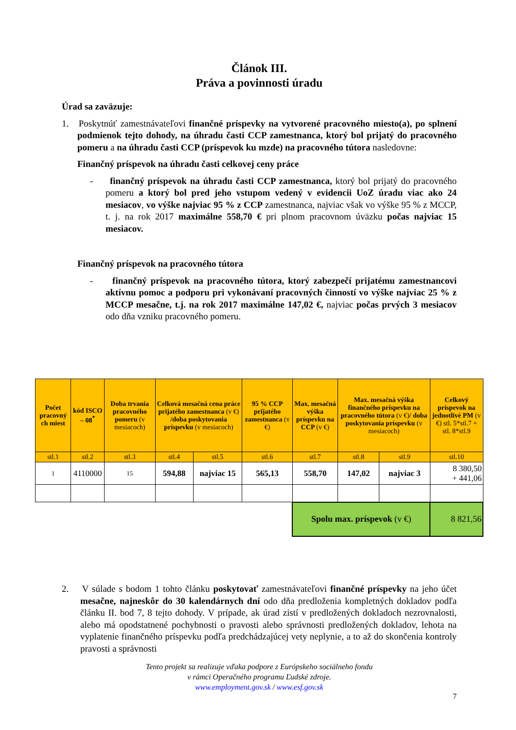Článok III.
Práva a povinnosti úradu
Úrad sa zaväzuje:
1. Poskytnúť zamestnávateľovi finančné príspevky na vytvorené pracovného miesto(a), po splnení podmienok tejto dohody, na úhradu časti CCP zamestnanca, ktorý bol prijatý do pracovného pomeru a na úhradu časti CCP (príspevok ku mzde) na pracovného tútora nasledovne:
Finančný príspevok na úhradu časti celkovej ceny práce
- finančný príspevok na úhradu časti CCP zamestnanca, ktorý bol prijatý do pracovného pomeru a ktorý bol pred jeho vstupom vedený v evidencii UoZ úradu viac ako 24 mesiacov, vo výške najviac 95 % z CCP zamestnanca, najviac však vo výške 95 % z MCCP, t. j. na rok 2017 maximálne 558,70 € pri plnom pracovnom úväzku počas najviac 15 mesiacov.
Finančný príspevok na pracovného tútora
- finančný príspevok na pracovného tútora, ktorý zabezpečí prijatému zamestnancovi aktívnu pomoc a podporu pri vykonávaní pracovných činností vo výške najviac 25 % z MCCP mesačne, t.j. na rok 2017 maximálne 147,02 €, najviac počas prvých 3 mesiacov odo dňa vzniku pracovného pomeru.
| Počet pracovný ch miest | kód ISCO – 08<sup>*</sup> | Doba trvania pracovného pomeru (v mesiacoch) | Celková mesačná cena práce prijatého zamestnanca (v €) /doba poskytovania príspevku (v mesiacoch) | | 95 % CCP prijatého zamestnanca (v €) | Max. mesačná výška príspevku na CCP (v €) | Max. mesačná výška finančného príspevku na pracovného tútora (v €) / doba poskytovania príspevku (v mesiacoch) | | Celkový príspevok na jednotlivé PM (v €) stl. 5*stl.7 + stl. 8*stl.9 |
| --- | --- | --- | --- | --- | --- | --- | --- | --- | --- |
| stl.1 | stl.2 | stl.3 | stl.4 | stl.5 | stl.6 | stl.7 | stl.8 | stl.9 | stl.10 |
| 1 | 4110000 | 15 | 594,88 | najviac 15 | 565,13 | 558,70 | 147,02 | najviac 3 | 8 380,50 + 441,06 |
| | | | | | | Spolu max. príspevok (v €) | | | 8 821,56 |
2. V súlade s bodom 1 tohto článku poskytovať zamestnávateľovi finančné príspevky na jeho účet mesačne, najneskôr do 30 kalendárnych dní odo dňa predloženia kompletných dokladov podľa článku II. bod 7, 8 tejto dohody. V prípade, ak úrad zistí v predložených dokladoch nezrovnalosti, alebo má opodstatnené pochybnosti o pravosti alebo správnosti predložených dokladov, lehota na vyplatenie finančného príspevku podľa predchádzajúcej vety neplynie, a to až do skončenia kontroly pravosti a správnosti
Tento projekt sa realizuje vďaka podpore z Európskeho sociálneho fondu
v rámci Operačného programu Ľudské zdroje.
www.employment.gov.sk / www.esf.gov.sk
7